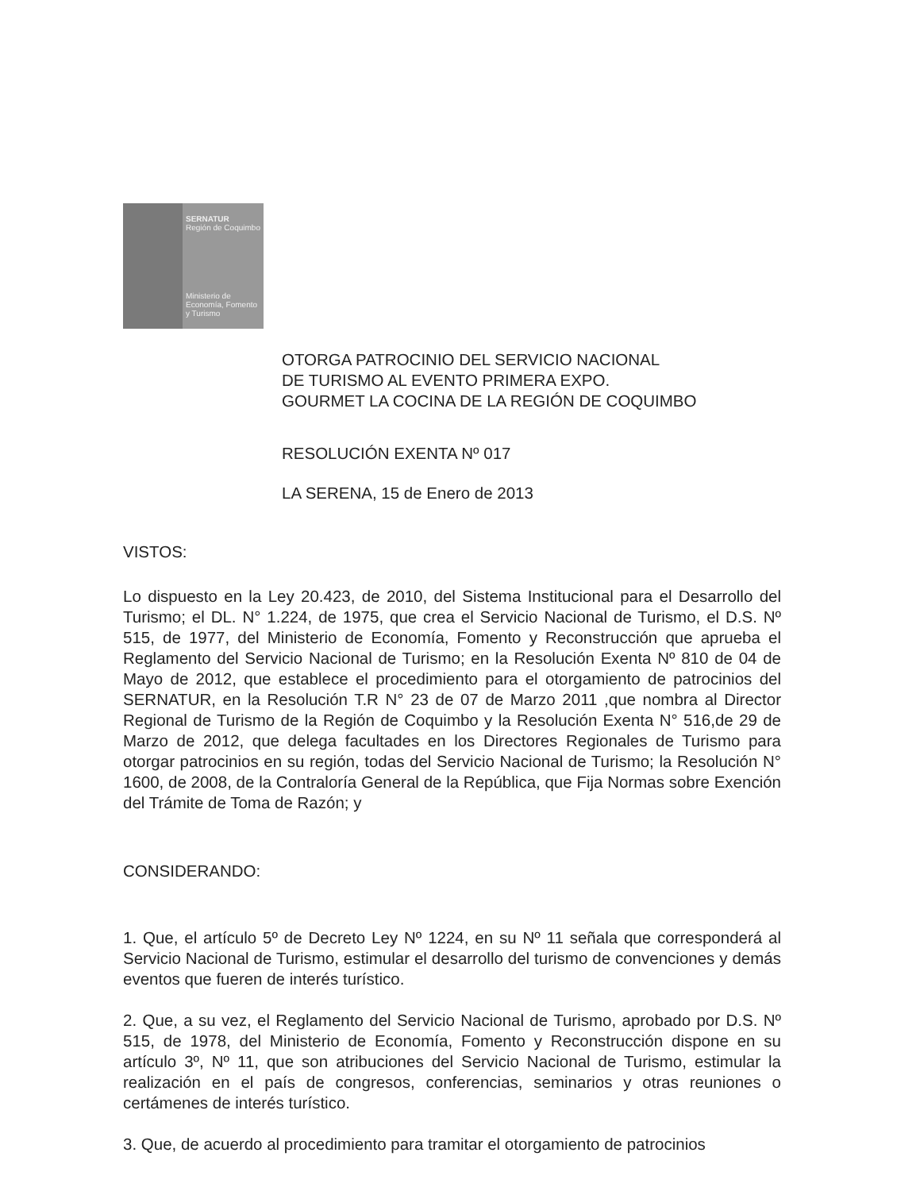SERNATUR
Región de Coquimbo
Ministerio de
Economía, Fomento
y Turismo
OTORGA PATROCINIO DEL SERVICIO NACIONAL
DE TURISMO AL EVENTO PRIMERA EXPO.
GOURMET LA COCINA DE LA REGIÓN DE COQUIMBO
RESOLUCIÓN EXENTA Nº 017
LA SERENA, 15 de Enero de 2013
VISTOS:
Lo dispuesto en la Ley 20.423, de 2010, del Sistema Institucional para el Desarrollo del Turismo; el DL. N° 1.224, de 1975, que crea el Servicio Nacional de Turismo, el D.S. Nº 515, de 1977, del Ministerio de Economía, Fomento y Reconstrucción que aprueba el Reglamento del Servicio Nacional de Turismo; en la Resolución Exenta Nº 810 de 04 de Mayo de 2012, que establece el procedimiento para el otorgamiento de patrocinios del SERNATUR, en la Resolución T.R N° 23 de 07 de Marzo 2011 ,que nombra al Director Regional de Turismo de la Región de Coquimbo y la Resolución Exenta N° 516,de 29 de Marzo de 2012, que delega facultades en los Directores Regionales de Turismo para otorgar patrocinios en su región, todas del Servicio Nacional de Turismo; la Resolución N° 1600, de 2008, de la Contraloría General de la República, que Fija Normas sobre Exención del Trámite de Toma de Razón; y
CONSIDERANDO:
1. Que, el artículo 5º de Decreto Ley Nº 1224, en su Nº 11 señala que corresponderá al Servicio Nacional de Turismo, estimular el desarrollo del turismo de convenciones y demás eventos que fueren de interés turístico.
2. Que, a su vez, el Reglamento del Servicio Nacional de Turismo, aprobado por D.S. Nº 515, de 1978, del Ministerio de Economía, Fomento y Reconstrucción dispone en su artículo 3º, Nº 11, que son atribuciones del Servicio Nacional de Turismo, estimular la realización en el país de congresos, conferencias, seminarios y otras reuniones o certámenes de interés turístico.
3. Que, de acuerdo al procedimiento para tramitar el otorgamiento de patrocinios